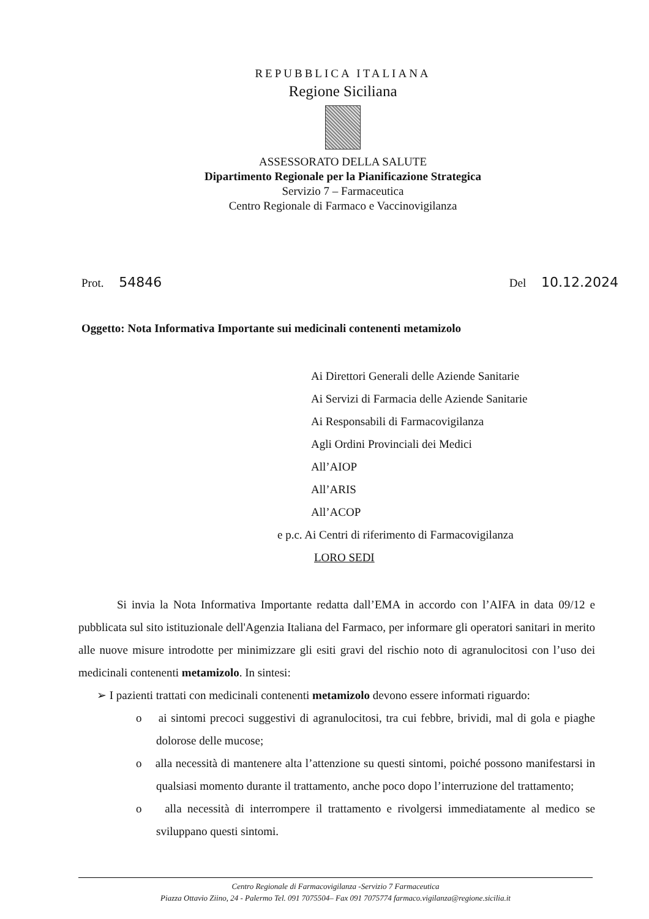REPUBBLICA ITALIANA
Regione Siciliana
ASSESSORATO DELLA SALUTE
Dipartimento Regionale per la Pianificazione Strategica
Servizio 7 – Farmaceutica
Centro Regionale di Farmaco e Vaccinovigilanza
Prot. 54846
Del 10.12.2024
Oggetto: Nota Informativa Importante sui medicinali contenenti metamizolo
Ai Direttori Generali delle Aziende Sanitarie
Ai Servizi di Farmacia delle Aziende Sanitarie
Ai Responsabili di Farmacovigilanza
Agli Ordini Provinciali dei Medici
All’AIOP
All’ARIS
All’ACOP
e p.c. Ai Centri di riferimento di Farmacovigilanza
LORO SEDI
Si invia la Nota Informativa Importante redatta dall’EMA in accordo con l’AIFA in data 09/12 e pubblicata sul sito istituzionale dell'Agenzia Italiana del Farmaco, per informare gli operatori sanitari in merito alle nuove misure introdotte per minimizzare gli esiti gravi del rischio noto di agranulocitosi con l’uso dei medicinali contenenti metamizolo. In sintesi:
➢ I pazienti trattati con medicinali contenenti metamizolo devono essere informati riguardo:
o ai sintomi precoci suggestivi di agranulocitosi, tra cui febbre, brividi, mal di gola e piaghe dolorose delle mucose;
o alla necessità di mantenere alta l’attenzione su questi sintomi, poiché possono manifestarsi in qualsiasi momento durante il trattamento, anche poco dopo l’interruzione del trattamento;
o alla necessità di interrompere il trattamento e rivolgersi immediatamente al medico se sviluppano questi sintomi.
Centro Regionale di Farmacovigilanza -Servizio 7 Farmaceutica
Piazza Ottavio Ziino, 24 - Palermo Tel. 091 7075504– Fax 091 7075774 farmaco.vigilanza@regione.sicilia.it